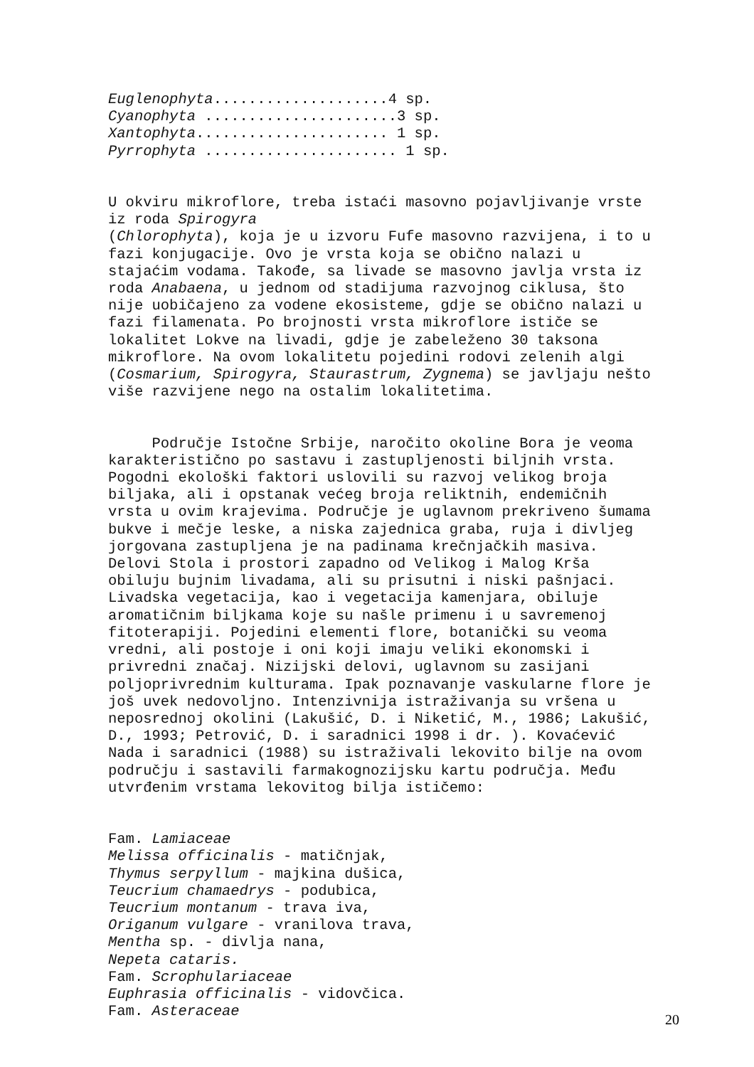Euglenophyta....................4 sp. Cyanophyta ......................3 sp. Xantophyta...................... 1 sp. Pyrrophyta ...................... 1 sp.
U okviru mikroflore, treba istaći masovno pojavljivanje vrste iz roda Spirogyra (Chlorophyta), koja je u izvoru Fufe masovno razvijena, i to u fazi konjugacije. Ovo je vrsta koja se obično nalazi u stajaćim vodama. Takođe, sa livade se masovno javlja vrsta iz roda Anabaena, u jednom od stadijuma razvojnog ciklusa, što nije uobičajeno za vodene ekosisteme, gdje se obično nalazi u fazi filamenata. Po brojnosti vrsta mikroflore ističe se lokalitet Lokve na livadi, gdje je zabeleženo 30 taksona mikroflore. Na ovom lokalitetu pojedini rodovi zelenih algi (Cosmarium, Spirogyra, Staurastrum, Zygnema) se javljaju nešto više razvijene nego na ostalim lokalitetima.
Područje Istočne Srbije, naročito okoline Bora je veoma karakteristično po sastavu i zastupljenosti biljnih vrsta. Pogodni ekološki faktori uslovili su razvoj velikog broja biljaka, ali i opstanak većeg broja reliktnih, endemičnih vrsta u ovim krajevima. Područje je uglavnom prekriveno šumama bukve i mečje leske, a niska zajednica graba, ruja i divljeg jorgovana zastupljena je na padinama krečnjačkih masiva. Delovi Stola i prostori zapadno od Velikog i Malog Krša obiluju bujnim livadama, ali su prisutni i niski pašnjaci. Livadska vegetacija, kao i vegetacija kamenjara, obiluje aromatičnim biljkama koje su našle primenu i u savremenoj fitoterapiji. Pojedini elementi flore, botanički su veoma vredni, ali postoje i oni koji imaju veliki ekonomski i privredni značaj. Nizijski delovi, uglavnom su zasijani poljoprivrednim kulturama. Ipak poznavanje vaskularne flore je još uvek nedovoljno. Intenzivnija istraživanja su vršena u neposrednoj okolini (Lakušić, D. i Niketić, M., 1986; Lakušić, D., 1993; Petrović, D. i saradnici 1998 i dr. ). Kovaćević Nada i saradnici (1988) su istraživali lekovito bilje na ovom području i sastavili farmakognozijsku kartu područja. Među utvrđenim vrstama lekovitog bilja ističemo:
Fam. Lamiaceae Melissa officinalis - matičnjak, Thymus serpyllum - majkina dušica, Teucrium chamaedrys - podubica, Teucrium montanum - trava iva, Origanum vulgare - vranilova trava, Mentha sp. - divlja nana, Nepeta cataris. Fam. Scrophulariaceae Euphrasia officinalis - vidovčica. Fam. Asteraceae
20